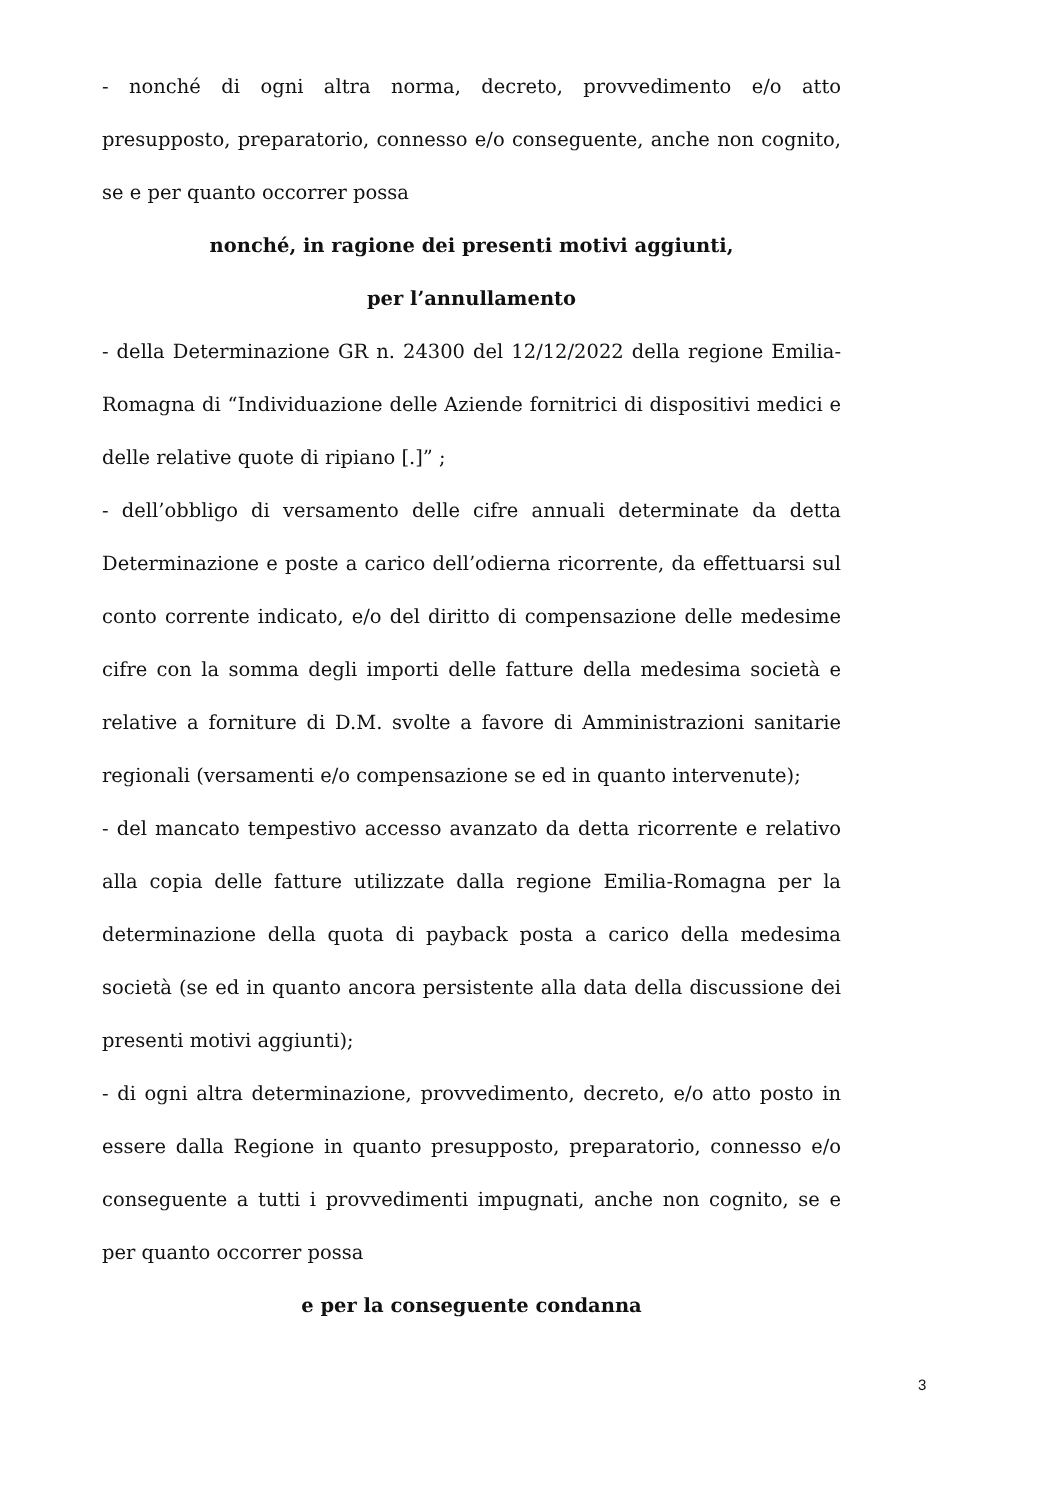- nonché di ogni altra norma, decreto, provvedimento e/o atto presupposto, preparatorio, connesso e/o conseguente, anche non cognito, se e per quanto occorrer possa
nonché, in ragione dei presenti motivi aggiunti,
per l’annullamento
- della Determinazione GR n. 24300 del 12/12/2022 della regione Emilia-Romagna di “Individuazione delle Aziende fornitrici di dispositivi medici e delle relative quote di ripiano [.]” ;
- dell’obbligo di versamento delle cifre annuali determinate da detta Determinazione e poste a carico dell’odierna ricorrente, da effettuarsi sul conto corrente indicato, e/o del diritto di compensazione delle medesime cifre con la somma degli importi delle fatture della medesima società e relative a forniture di D.M. svolte a favore di Amministrazioni sanitarie regionali (versamenti e/o compensazione se ed in quanto intervenute);
- del mancato tempestivo accesso avanzato da detta ricorrente e relativo alla copia delle fatture utilizzate dalla regione Emilia-Romagna per la determinazione della quota di payback posta a carico della medesima società (se ed in quanto ancora persistente alla data della discussione dei presenti motivi aggiunti);
- di ogni altra determinazione, provvedimento, decreto, e/o atto posto in essere dalla Regione in quanto presupposto, preparatorio, connesso e/o conseguente a tutti i provvedimenti impugnati, anche non cognito, se e per quanto occorrer possa
e per la conseguente condanna
3